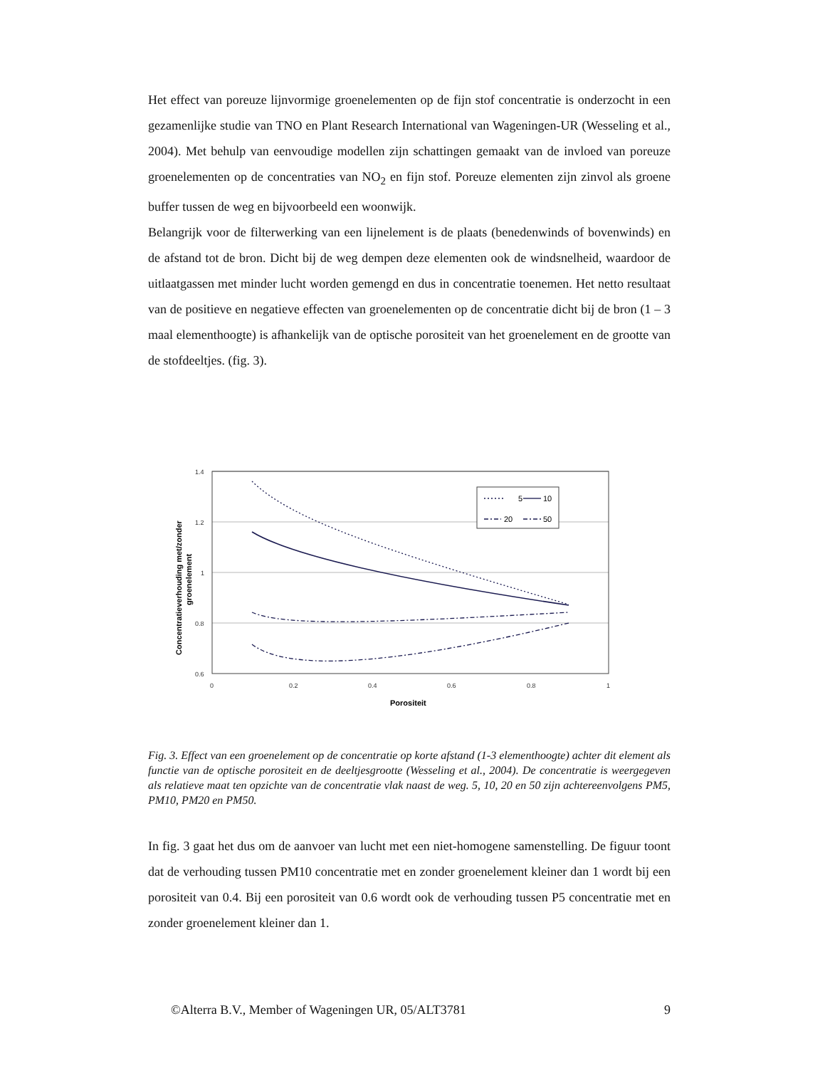Het effect van poreuze lijnvormige groenelementen op de fijn stof concentratie is onderzocht in een gezamenlijke studie van TNO en Plant Research International van Wageningen-UR (Wesseling et al., 2004). Met behulp van eenvoudige modellen zijn schattingen gemaakt van de invloed van poreuze groenelementen op de concentraties van NO<sub>2</sub> en fijn stof. Poreuze elementen zijn zinvol als groene buffer tussen de weg en bijvoorbeeld een woonwijk.
Belangrijk voor de filterwerking van een lijnelement is de plaats (benedenwinds of bovenwinds) en de afstand tot de bron. Dicht bij de weg dempen deze elementen ook de windsnelheid, waardoor de uitlaatgassen met minder lucht worden gemengd en dus in concentratie toenemen. Het netto resultaat van de positieve en negatieve effecten van groenelementen op de concentratie dicht bij de bron (1 – 3 maal elementhoogte) is afhankelijk van de optische porositeit van het groenelement en de grootte van de stofdeeltjes. (fig. 3).
1.4
1.2
1
0.8
0.6
0
0.2
0.4
0.6
0.8
1
Porositeit
Concentratieverhouding met/zonder
groenelement
5
10
20
50
Fig. 3. Effect van een groenelement op de concentratie op korte afstand (1-3 elementhoogte) achter dit element als functie van de optische porositeit en de deeltjesgrootte (Wesseling et al., 2004). De concentratie is weergegeven als relatieve maat ten opzichte van de concentratie vlak naast de weg. 5, 10, 20 en 50 zijn achtereenvolgens PM5, PM10, PM20 en PM50.
In fig. 3 gaat het dus om de aanvoer van lucht met een niet-homogene samenstelling. De figuur toont dat de verhouding tussen PM10 concentratie met en zonder groenelement kleiner dan 1 wordt bij een porositeit van 0.4. Bij een porositeit van 0.6 wordt ook de verhouding tussen P5 concentratie met en zonder groenelement kleiner dan 1.
©Alterra B.V., Member of Wageningen UR, 05/ALT3781 9